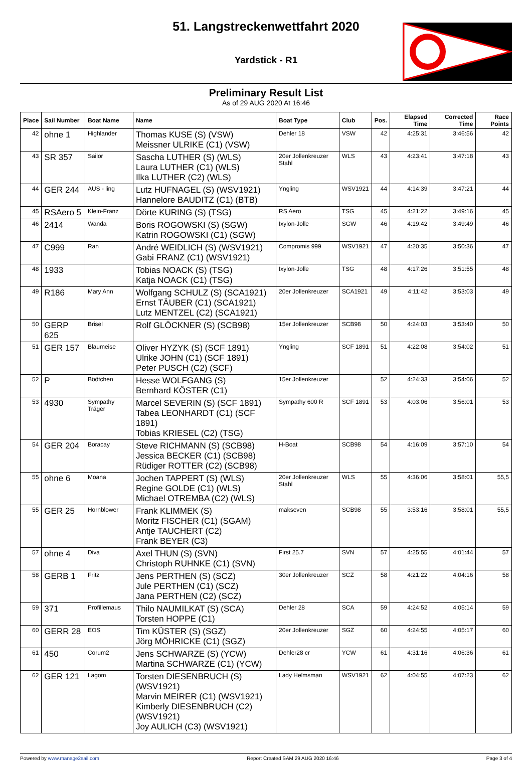51. Langstreckenwettfahrt 2020
Yardstick - R1
Preliminary Result List
As of 29 AUG 2020 At 16:46
| Place | Sail Number | Boat Name | Name | Boat Type | Club | Pos. | Elapsed Time | Corrected Time | Race Points |
| --- | --- | --- | --- | --- | --- | --- | --- | --- | --- |
| 42 | ohne 1 | Highlander | Thomas KUSE (S) (VSW) Meissner ULRIKE (C1) (VSW) | Dehler 18 | VSW | 42 | 4:25:31 | 3:46:56 | 42 |
| 43 | SR 357 | Sailor | Sascha LUTHER (S) (WLS) Laura LUTHER (C1) (WLS) Ilka LUTHER (C2) (WLS) | 20er Jollenkreuzer Stahl | WLS | 43 | 4:23:41 | 3:47:18 | 43 |
| 44 | GER 244 | AUS - ling | Lutz HUFNAGEL (S) (WSV1921) Hannelore BAUDITZ (C1) (BTB) | Yngling | WSV1921 | 44 | 4:14:39 | 3:47:21 | 44 |
| 45 | RSAero 5 | Klein-Franz | Dörte KURING (S) (TSG) | RS Aero | TSG | 45 | 4:21:22 | 3:49:16 | 45 |
| 46 | 2414 | Wanda | Boris ROGOWSKI (S) (SGW) Katrin ROGOWSKI (C1) (SGW) | Ixylon-Jolle | SGW | 46 | 4:19:42 | 3:49:49 | 46 |
| 47 | C999 | Ran | André WEIDLICH (S) (WSV1921) Gabi FRANZ (C1) (WSV1921) | Compromis 999 | WSV1921 | 47 | 4:20:35 | 3:50:36 | 47 |
| 48 | 1933 | | Tobias NOACK (S) (TSG) Katja NOACK (C1) (TSG) | Ixylon-Jolle | TSG | 48 | 4:17:26 | 3:51:55 | 48 |
| 49 | R186 | Mary Ann | Wolfgang SCHULZ (S) (SCA1921) Ernst TÄUBER (C1) (SCA1921) Lutz MENTZEL (C2) (SCA1921) | 20er Jollenkreuzer | SCA1921 | 49 | 4:11:42 | 3:53:03 | 49 |
| 50 | GERP 625 | Brisel | Rolf GLÖCKNER (S) (SCB98) | 15er Jollenkreuzer | SCB98 | 50 | 4:24:03 | 3:53:40 | 50 |
| 51 | GER 157 | Blaumeise | Oliver HYZYK (S) (SCF 1891) Ulrike JOHN (C1) (SCF 1891) Peter PUSCH (C2) (SCF) | Yngling | SCF 1891 | 51 | 4:22:08 | 3:54:02 | 51 |
| 52 | P | Böötchen | Hesse WOLFGANG (S) Bernhard KÖSTER (C1) | 15er Jollenkreuzer | | 52 | 4:24:33 | 3:54:06 | 52 |
| 53 | 4930 | Sympathy Träger | Marcel SEVERIN (S) (SCF 1891) Tabea LEONHARDT (C1) (SCF 1891) Tobias KRIESEL (C2) (TSG) | Sympathy 600 R | SCF 1891 | 53 | 4:03:06 | 3:56:01 | 53 |
| 54 | GER 204 | Boracay | Steve RICHMANN (S) (SCB98) Jessica BECKER (C1) (SCB98) Rüdiger ROTTER (C2) (SCB98) | H-Boat | SCB98 | 54 | 4:16:09 | 3:57:10 | 54 |
| 55 | ohne 6 | Moana | Jochen TAPPERT (S) (WLS) Regine GOLDE (C1) (WLS) Michael OTREMBA (C2) (WLS) | 20er Jollenkreuzer Stahl | WLS | 55 | 4:36:06 | 3:58:01 | 55,5 |
| 55 | GER 25 | Hornblower | Frank KLIMMEK (S) Moritz FISCHER (C1) (SGAM) Antje TAUCHERT (C2) Frank BEYER (C3) | makseven | SCB98 | 55 | 3:53:16 | 3:58:01 | 55,5 |
| 57 | ohne 4 | Diva | Axel THUN (S) (SVN) Christoph RUHNKE (C1) (SVN) | First 25.7 | SVN | 57 | 4:25:55 | 4:01:44 | 57 |
| 58 | GERB 1 | Fritz | Jens PERTHEN (S) (SCZ) Jule PERTHEN (C1) (SCZ) Jana PERTHEN (C2) (SCZ) | 30er Jollenkreuzer | SCZ | 58 | 4:21:22 | 4:04:16 | 58 |
| 59 | 371 | Profillemaus | Thilo NAUMILKAT (S) (SCA) Torsten HOPPE (C1) | Dehler 28 | SCA | 59 | 4:24:52 | 4:05:14 | 59 |
| 60 | GERR 28 | EOS | Tim KÜSTER (S) (SGZ) Jörg MÖHRICKE (C1) (SGZ) | 20er Jollenkreuzer | SGZ | 60 | 4:24:55 | 4:05:17 | 60 |
| 61 | 450 | Corum2 | Jens SCHWARZE (S) (YCW) Martina SCHWARZE (C1) (YCW) | Dehler28 cr | YCW | 61 | 4:31:16 | 4:06:36 | 61 |
| 62 | GER 121 | Lagom | Torsten DIESENBRUCH (S) (WSV1921) Marvin MEIRER (C1) (WSV1921) Kimberly DIESENBRUCH (C2) (WSV1921) Joy AULICH (C3) (WSV1921) | Lady Helmsman | WSV1921 | 62 | 4:04:55 | 4:07:23 | 62 |
Powered by www.manage2sail.com Report Created SAM 29 AUG 2020 16:46 Page 3 of 4